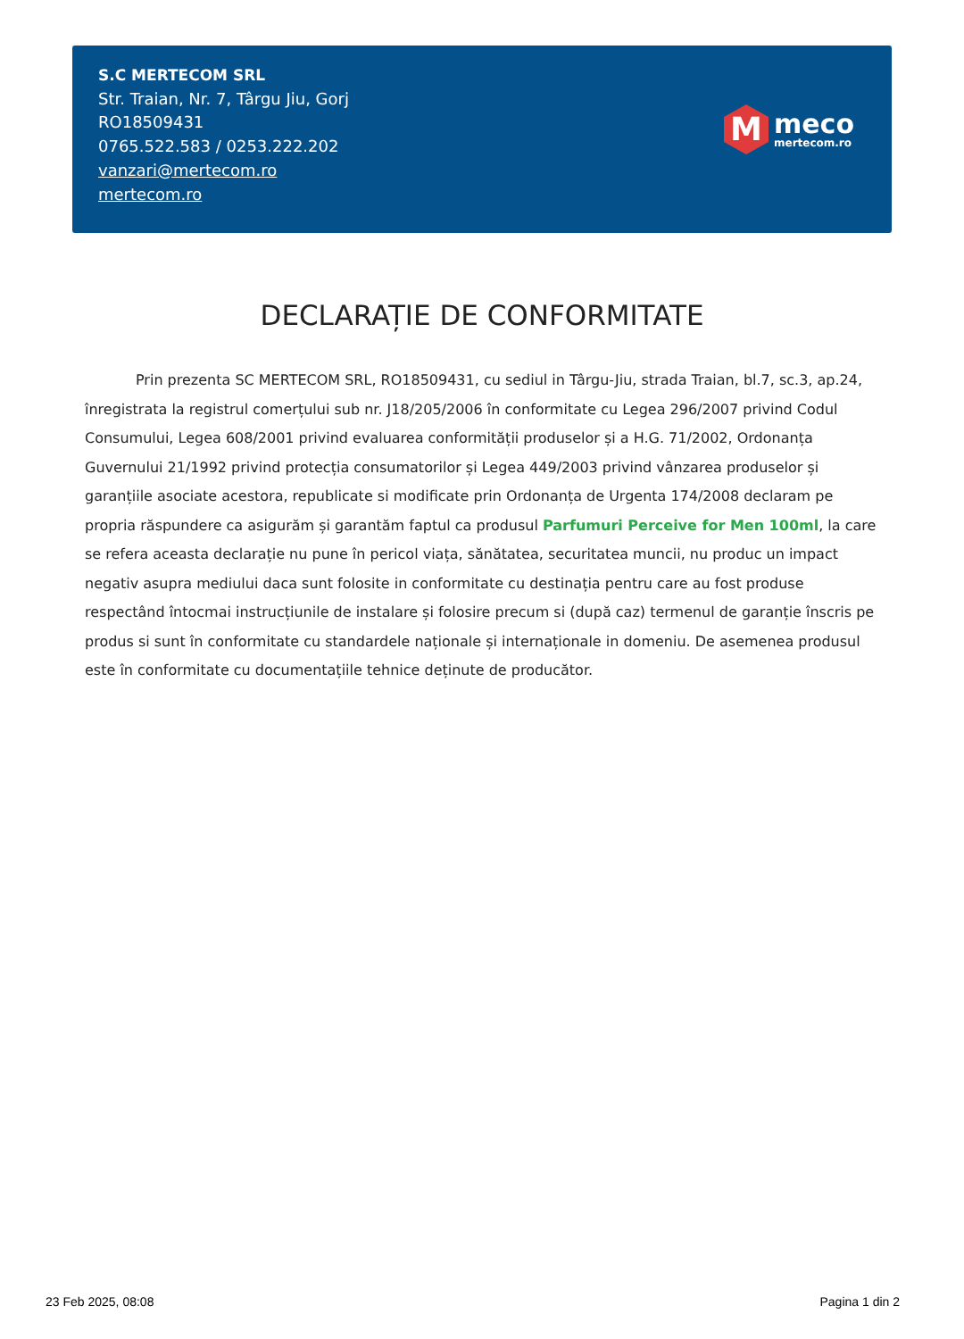S.C MERTECOM SRL
Str. Traian, Nr. 7, Târgu Jiu, Gorj
RO18509431
0765.522.583 / 0253.222.202
vanzari@mertecom.ro
mertecom.ro
M
meco
mertecom.ro
DECLARAȚIE DE CONFORMITATE
Prin prezenta SC MERTECOM SRL, RO18509431, cu sediul in Târgu-Jiu, strada Traian, bl.7, sc.3, ap.24, înregistrata la registrul comerțului sub nr. J18/205/2006 în conformitate cu Legea 296/2007 privind Codul Consumului, Legea 608/2001 privind evaluarea conformității produselor și a H.G. 71/2002, Ordonanța Guvernului 21/1992 privind protecția consumatorilor și Legea 449/2003 privind vânzarea produselor și garanțiile asociate acestora, republicate si modificate prin Ordonanța de Urgenta 174/2008 declaram pe propria răspundere ca asigurăm și garantăm faptul ca produsul Parfumuri Perceive for Men 100ml, la care se refera aceasta declarație nu pune în pericol viața, sănătatea, securitatea muncii, nu produc un impact negativ asupra mediului daca sunt folosite in conformitate cu destinația pentru care au fost produse respectând întocmai instrucțiunile de instalare și folosire precum si (după caz) termenul de garanție înscris pe produs si sunt în conformitate cu standardele naționale și internaționale in domeniu. De asemenea produsul este în conformitate cu documentațiile tehnice deținute de producător.
23 Feb 2025, 08:08 Pagina 1 din 2